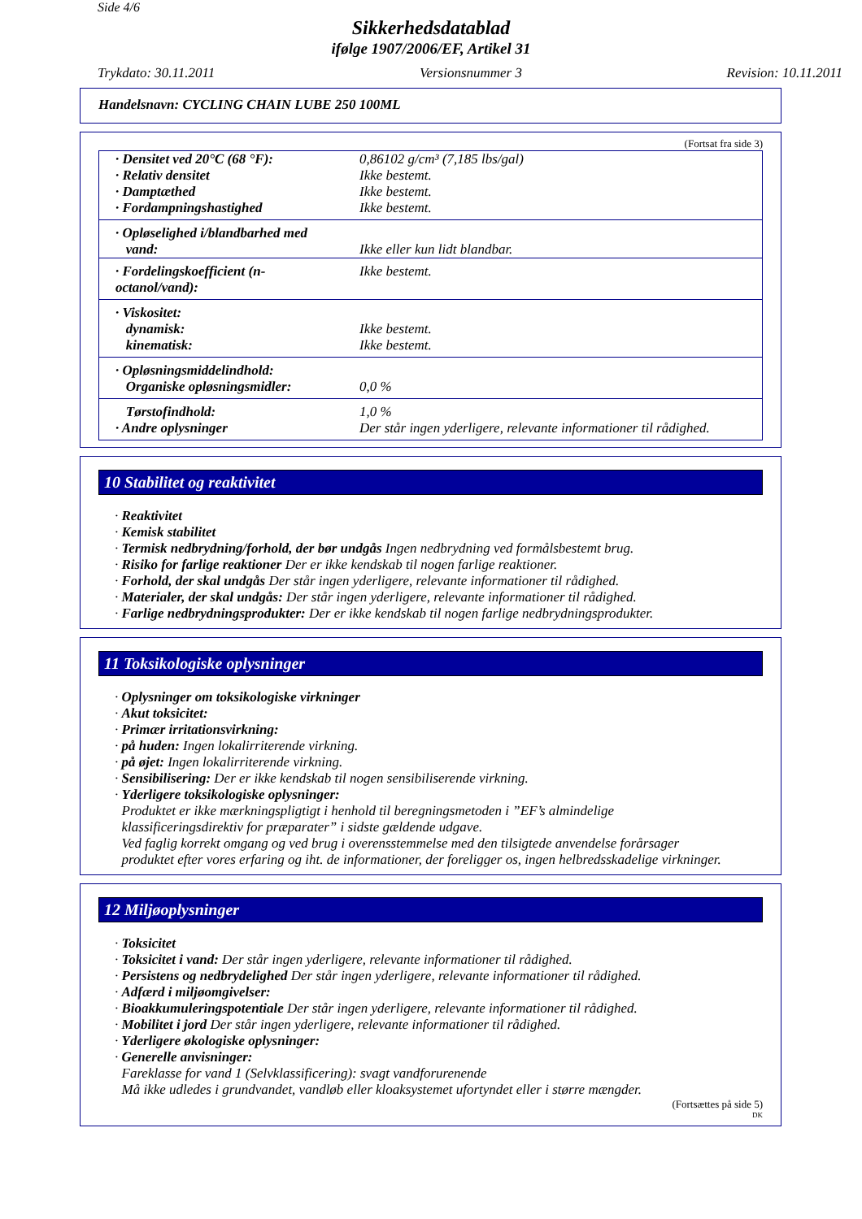Side 4/6
Sikkerhedsdatablad
ifølge 1907/2006/EF, Artikel 31
Trykdato: 30.11.2011 Versionsnummer 3 Revision: 10.11.2011
Handelsnavn: CYCLING CHAIN LUBE 250 100ML
(Fortsat fra side 3)
| · Densitet ved 20°C (68 °F): | 0,86102 g/cm³ (7,185 lbs/gal) |
| · Relativ densitet | Ikke bestemt. |
| · Damptæthed | Ikke bestemt. |
| · Fordampningshastighed | Ikke bestemt. |
| · Opløselighed i/blandbarhed med vand: | Ikke eller kun lidt blandbar. |
| · Fordelingskoefficient (n-octanol/vand): | Ikke bestemt. |
| · Viskositet: | |
| dynamisk: | Ikke bestemt. |
| kinematisk: | Ikke bestemt. |
| · Opløsningsmiddelindhold: | |
| Organiske opløsningsmidler: | 0,0 % |
| Tørstofindhold: | 1,0 % |
| · Andre oplysninger | Der står ingen yderligere, relevante informationer til rådighed. |
10 Stabilitet og reaktivitet
· Reaktivitet
· Kemisk stabilitet
· Termisk nedbrydning/forhold, der bør undgås Ingen nedbrydning ved formålsbestemt brug.
· Risiko for farlige reaktioner Der er ikke kendskab til nogen farlige reaktioner.
· Forhold, der skal undgås Der står ingen yderligere, relevante informationer til rådighed.
· Materialer, der skal undgås: Der står ingen yderligere, relevante informationer til rådighed.
· Farlige nedbrydningsprodukter: Der er ikke kendskab til nogen farlige nedbrydningsprodukter.
11 Toksikologiske oplysninger
· Oplysninger om toksikologiske virkninger
· Akut toksicitet:
· Primær irritationsvirkning:
· på huden: Ingen lokalirriterende virkning.
· på øjet: Ingen lokalirriterende virkning.
· Sensibilisering: Der er ikke kendskab til nogen sensibiliserende virkning.
· Yderligere toksikologiske oplysninger:
Produktet er ikke mærkningspligtigt i henhold til beregningsmetoden i ”EF’s almindelige
klassificeringsdirektiv for præparater” i sidste gældende udgave.
Ved faglig korrekt omgang og ved brug i overensstemmelse med den tilsigtede anvendelse forårsager
produktet efter vores erfaring og iht. de informationer, der foreligger os, ingen helbredsskadelige virkninger.
12 Miljøoplysninger
· Toksicitet
· Toksicitet i vand: Der står ingen yderligere, relevante informationer til rådighed.
· Persistens og nedbrydelighed Der står ingen yderligere, relevante informationer til rådighed.
· Adfærd i miljøomgivelser:
· Bioakkumuleringspotentiale Der står ingen yderligere, relevante informationer til rådighed.
· Mobilitet i jord Der står ingen yderligere, relevante informationer til rådighed.
· Yderligere økologiske oplysninger:
· Generelle anvisninger:
Fareklasse for vand 1 (Selvklassificering): svagt vandforurenende
Må ikke udledes i grundvandet, vandløb eller kloaksystemet ufortyndet eller i større mængder.
(Fortsættes på side 5)
DK